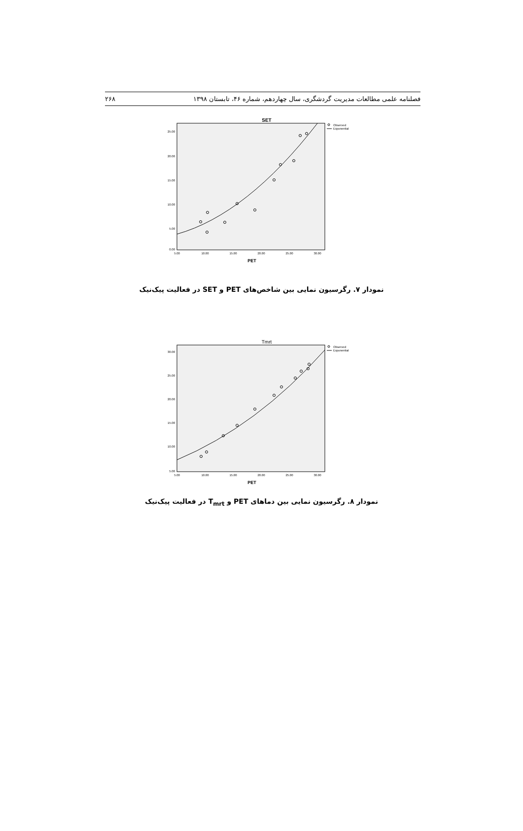فصلنامه علمی مطالعات مدیریت گردشگری، سال چهاردهم، شماره ۴۶، تابستان ۱۳۹۸ ۲۶۸
SET
25.00
20.00
15.00
10.00
5.00
0.00
5.00
10.00
15.00
20.00
25.00
30.00
PET
Observed
Exponential
نمودار ۷. رگرسیون نمایی بین شاخص‌های PET و SET در فعالیت پیک‌نیک
Tmrt
30.00
25.00
20.00
15.00
10.00
5.00
5.00
10.00
15.00
20.00
25.00
30.00
PET
Observed
Exponential
نمودار ۸. رگرسیون نمایی بین دماهای PET و T<sub>mrt</sub> در فعالیت پیک‌نیک